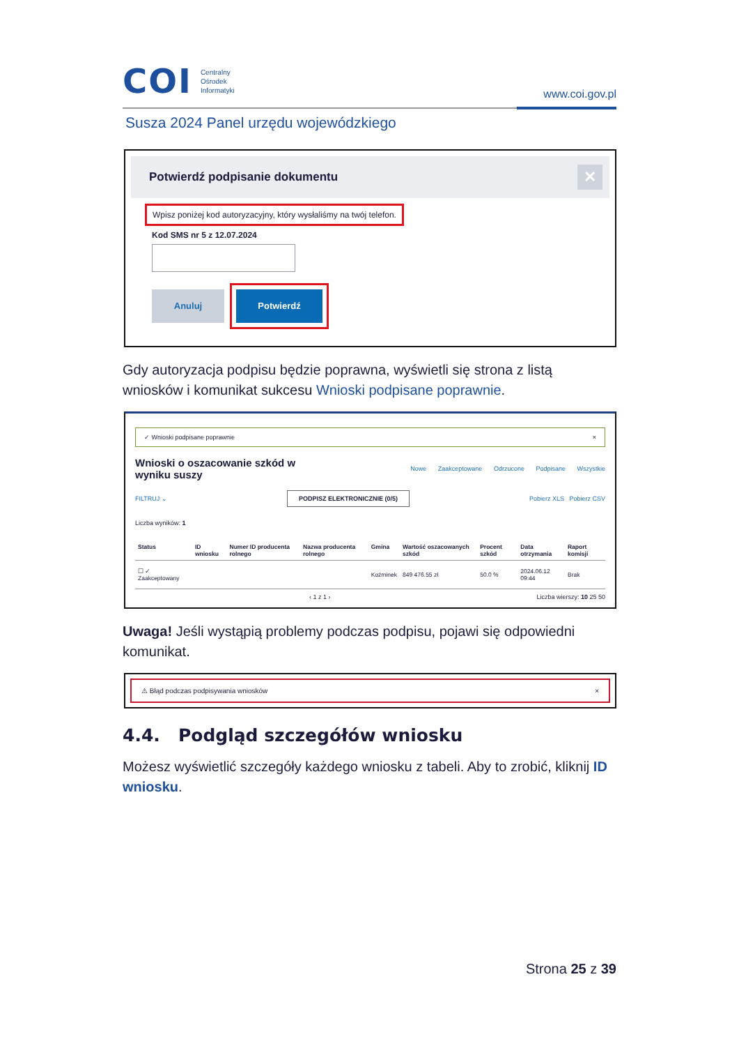COI Centralny
Ośrodek
Informatyki
www.coi.gov.pl
Susza 2024 Panel urzędu wojewódzkiego
Potwierdź podpisanie dokumentu ✕
Wpisz poniżej kod autoryzacyjny, który wysłaliśmy na twój telefon.
Kod SMS nr 5 z 12.07.2024
Anuluj Potwierdź
Gdy autoryzacja podpisu będzie poprawna, wyświetli się strona z listą wniosków i komunikat sukcesu Wnioski podpisane poprawnie.
✓ Wnioski podpisane poprawnie ×
Wnioski o oszacowanie szkód w
wyniku suszy Nowe Zaakceptowane Odrzucone Podpisane Wszystkie
FILTRUJ ⌄ PODPISZ ELEKTRONICZNIE (0/5) Pobierz XLS Pobierz CSV
Liczba wyników: 1
| Status | ID wniosku | Numer ID producenta rolnego | Nazwa producenta rolnego | Gmina | Wartość oszacowanych szkód | Procent szkód | Data otrzymania | Raport komisji |
| --- | --- | --- | --- | --- | --- | --- | --- | --- |
| ☐ ✓ Zaakceptowany | | | | Koźminek | 849 476.55 zł | 50.0 % | 2024.06.12 09:44 | Brak |
‹ 1 z 1 › Liczba wierszy: 10 25 50
Uwaga! Jeśli wystąpią problemy podczas podpisu, pojawi się odpowiedni komunikat.
⚠ Błąd podczas podpisywania wniosków ×
4.4. Podgląd szczegółów wniosku
Możesz wyświetlić szczegóły każdego wniosku z tabeli. Aby to zrobić, kliknij ID wniosku.
Strona 25 z 39